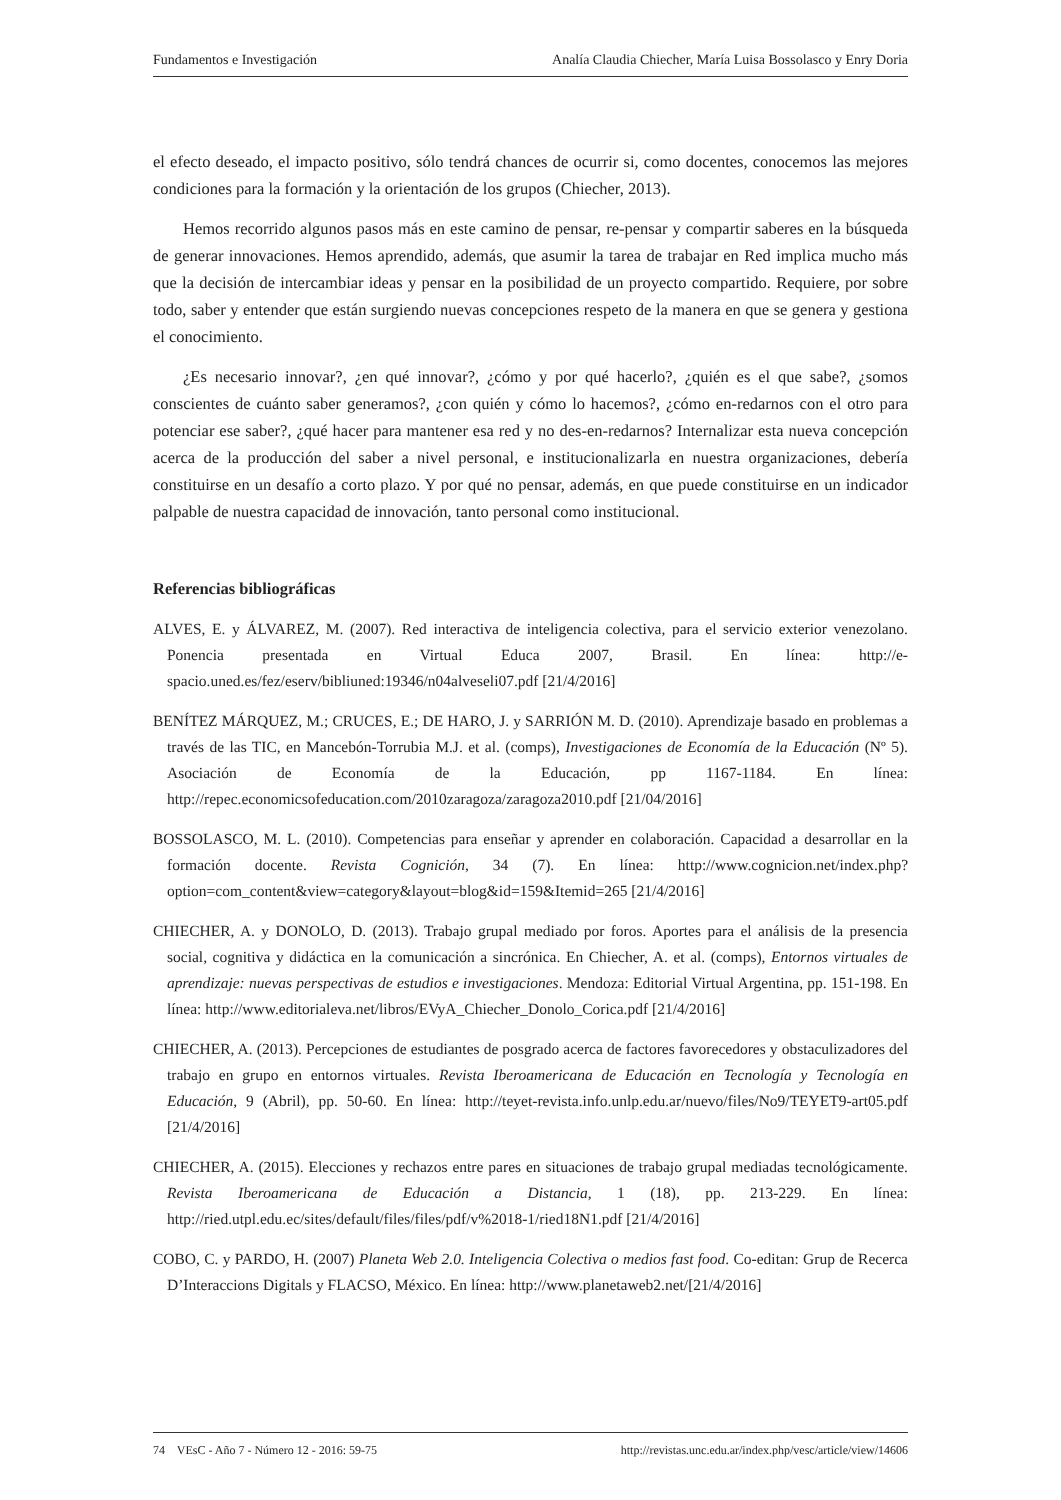Fundamentos e Investigación Analía Claudia Chiecher, María Luisa Bossolasco y Enry Doria
el efecto deseado, el impacto positivo, sólo tendrá chances de ocurrir si, como docentes, conocemos las mejores condiciones para la formación y la orientación de los grupos (Chiecher, 2013).
Hemos recorrido algunos pasos más en este camino de pensar, re-pensar y compartir saberes en la búsqueda de generar innovaciones. Hemos aprendido, además, que asumir la tarea de trabajar en Red implica mucho más que la decisión de intercambiar ideas y pensar en la posibilidad de un proyecto compartido. Requiere, por sobre todo, saber y entender que están surgiendo nuevas concepciones respeto de la manera en que se genera y gestiona el conocimiento.
¿Es necesario innovar?, ¿en qué innovar?, ¿cómo y por qué hacerlo?, ¿quién es el que sabe?, ¿somos conscientes de cuánto saber generamos?, ¿con quién y cómo lo hacemos?, ¿cómo en-redarnos con el otro para potenciar ese saber?, ¿qué hacer para mantener esa red y no des-en-redarnos? Internalizar esta nueva concepción acerca de la producción del saber a nivel personal, e institucionalizarla en nuestra organizaciones, debería constituirse en un desafío a corto plazo. Y por qué no pensar, además, en que puede constituirse en un indicador palpable de nuestra capacidad de innovación, tanto personal como institucional.
Referencias bibliográficas
ALVES, E. y ÁLVAREZ, M. (2007). Red interactiva de inteligencia colectiva, para el servicio exterior venezolano. Ponencia presentada en Virtual Educa 2007, Brasil. En línea: http://e-spacio.uned.es/fez/eserv/bibliuned:19346/n04alveseli07.pdf [21/4/2016]
BENÍTEZ MÁRQUEZ, M.; CRUCES, E.; DE HARO, J. y SARRIÓN M. D. (2010). Aprendizaje basado en problemas a través de las TIC, en Mancebón-Torrubia M.J. et al. (comps), Investigaciones de Economía de la Educación (Nº 5). Asociación de Economía de la Educación, pp 1167-1184. En línea: http://repec.economicsofeducation.com/2010zaragoza/zaragoza2010.pdf [21/04/2016]
BOSSOLASCO, M. L. (2010). Competencias para enseñar y aprender en colaboración. Capacidad a desarrollar en la formación docente. Revista Cognición, 34 (7). En línea: http://www.cognicion.net/index.php?option=com_content&view=category&layout=blog&id=159&Itemid=265 [21/4/2016]
CHIECHER, A. y DONOLO, D. (2013). Trabajo grupal mediado por foros. Aportes para el análisis de la presencia social, cognitiva y didáctica en la comunicación a sincrónica. En Chiecher, A. et al. (comps), Entornos virtuales de aprendizaje: nuevas perspectivas de estudios e investigaciones. Mendoza: Editorial Virtual Argentina, pp. 151-198. En línea: http://www.editorialeva.net/libros/EVyA_Chiecher_Donolo_Corica.pdf [21/4/2016]
CHIECHER, A. (2013). Percepciones de estudiantes de posgrado acerca de factores favorecedores y obstaculizadores del trabajo en grupo en entornos virtuales. Revista Iberoamericana de Educación en Tecnología y Tecnología en Educación, 9 (Abril), pp. 50-60. En línea: http://teyet-revista.info.unlp.edu.ar/nuevo/files/No9/TEYET9-art05.pdf [21/4/2016]
CHIECHER, A. (2015). Elecciones y rechazos entre pares en situaciones de trabajo grupal mediadas tecnológicamente. Revista Iberoamericana de Educación a Distancia, 1 (18), pp. 213-229. En línea: http://ried.utpl.edu.ec/sites/default/files/files/pdf/v%2018-1/ried18N1.pdf [21/4/2016]
COBO, C. y PARDO, H. (2007) Planeta Web 2.0. Inteligencia Colectiva o medios fast food. Co-editan: Grup de Recerca D’Interaccions Digitals y FLACSO, México. En línea: http://www.planetaweb2.net/[21/4/2016]
74 VEsC - Año 7 - Número 12 - 2016: 59-75 http://revistas.unc.edu.ar/index.php/vesc/article/view/14606